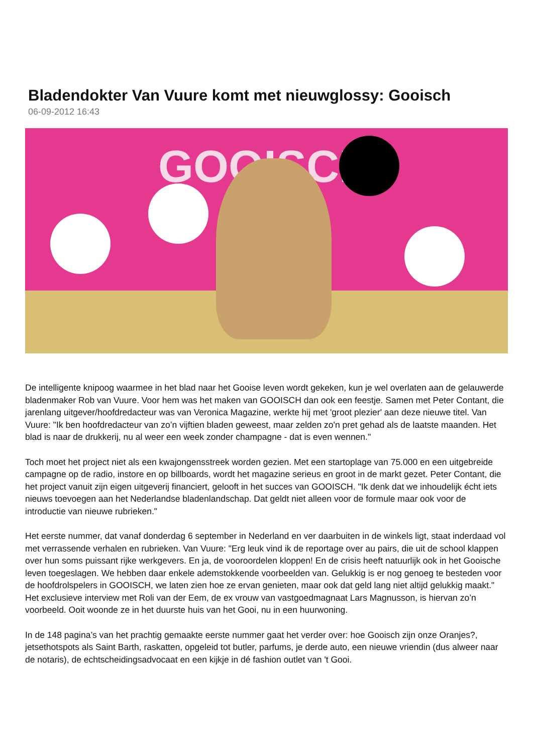Bladendokter Van Vuure komt met nieuwglossy: Gooisch
06-09-2012 16:43
GOOISCH
De intelligente knipoog waarmee in het blad naar het Gooise leven wordt gekeken, kun je wel overlaten aan de gelauwerde bladenmaker Rob van Vuure. Voor hem was het maken van GOOISCH dan ook een feestje. Samen met Peter Contant, die jarenlang uitgever/hoofdredacteur was van Veronica Magazine, werkte hij met 'groot plezier' aan deze nieuwe titel. Van Vuure: "Ik ben hoofdredacteur van zo’n vijftien bladen geweest, maar zelden zo'n pret gehad als de laatste maanden. Het blad is naar de drukkerij, nu al weer een week zonder champagne - dat is even wennen."
Toch moet het project niet als een kwajongensstreek worden gezien. Met een startoplage van 75.000 en een uitgebreide campagne op de radio, instore en op billboards, wordt het magazine serieus en groot in de markt gezet. Peter Contant, die het project vanuit zijn eigen uitgeverij financiert, gelooft in het succes van GOOISCH. "Ik denk dat we inhoudelijk écht iets nieuws toevoegen aan het Nederlandse bladenlandschap. Dat geldt niet alleen voor de formule maar ook voor de introductie van nieuwe rubrieken."
Het eerste nummer, dat vanaf donderdag 6 september in Nederland en ver daarbuiten in de winkels ligt, staat inderdaad vol met verrassende verhalen en rubrieken. Van Vuure: "Erg leuk vind ik de reportage over au pairs, die uit de school klappen over hun soms puissant rijke werkgevers. En ja, de vooroordelen kloppen! En de crisis heeft natuurlijk ook in het Gooische leven toegeslagen. We hebben daar enkele ademstokkende voorbeelden van. Gelukkig is er nog genoeg te besteden voor de hoofdrolspelers in GOOISCH, we laten zien hoe ze ervan genieten, maar ook dat geld lang niet altijd gelukkig maakt." Het exclusieve interview met Roli van der Eem, de ex vrouw van vastgoedmagnaat Lars Magnusson, is hiervan zo’n voorbeeld. Ooit woonde ze in het duurste huis van het Gooi, nu in een huurwoning.
In de 148 pagina’s van het prachtig gemaakte eerste nummer gaat het verder over: hoe Gooisch zijn onze Oranjes?, jetsethotspots als Saint Barth, raskatten, opgeleid tot butler, parfums, je derde auto, een nieuwe vriendin (dus alweer naar de notaris), de echtscheidingsadvocaat en een kijkje in dé fashion outlet van 't Gooi.